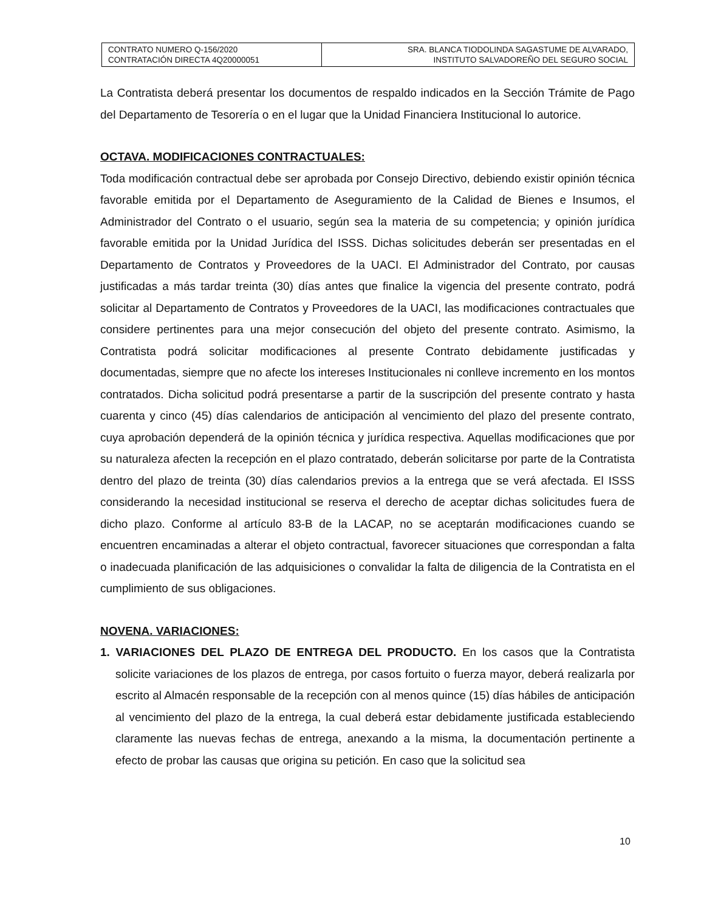| CONTRATO NUMERO Q-156/2020 CONTRATACIÓN DIRECTA 4Q20000051 | SRA. BLANCA TIODOLINDA SAGASTUME DE ALVARADO, INSTITUTO SALVADOREÑO DEL SEGURO SOCIAL |
La Contratista deberá presentar los documentos de respaldo indicados en la Sección Trámite de Pago del Departamento de Tesorería o en el lugar que la Unidad Financiera Institucional lo autorice.
OCTAVA. MODIFICACIONES CONTRACTUALES:
Toda modificación contractual debe ser aprobada por Consejo Directivo, debiendo existir opinión técnica favorable emitida por el Departamento de Aseguramiento de la Calidad de Bienes e Insumos, el Administrador del Contrato o el usuario, según sea la materia de su competencia; y opinión jurídica favorable emitida por la Unidad Jurídica del ISSS. Dichas solicitudes deberán ser presentadas en el Departamento de Contratos y Proveedores de la UACI. El Administrador del Contrato, por causas justificadas a más tardar treinta (30) días antes que finalice la vigencia del presente contrato, podrá solicitar al Departamento de Contratos y Proveedores de la UACI, las modificaciones contractuales que considere pertinentes para una mejor consecución del objeto del presente contrato. Asimismo, la Contratista podrá solicitar modificaciones al presente Contrato debidamente justificadas y documentadas, siempre que no afecte los intereses Institucionales ni conlleve incremento en los montos contratados. Dicha solicitud podrá presentarse a partir de la suscripción del presente contrato y hasta cuarenta y cinco (45) días calendarios de anticipación al vencimiento del plazo del presente contrato, cuya aprobación dependerá de la opinión técnica y jurídica respectiva. Aquellas modificaciones que por su naturaleza afecten la recepción en el plazo contratado, deberán solicitarse por parte de la Contratista dentro del plazo de treinta (30) días calendarios previos a la entrega que se verá afectada. El ISSS considerando la necesidad institucional se reserva el derecho de aceptar dichas solicitudes fuera de dicho plazo. Conforme al artículo 83-B de la LACAP, no se aceptarán modificaciones cuando se encuentren encaminadas a alterar el objeto contractual, favorecer situaciones que correspondan a falta o inadecuada planificación de las adquisiciones o convalidar la falta de diligencia de la Contratista en el cumplimiento de sus obligaciones.
NOVENA. VARIACIONES:
1. VARIACIONES DEL PLAZO DE ENTREGA DEL PRODUCTO. En los casos que la Contratista solicite variaciones de los plazos de entrega, por casos fortuito o fuerza mayor, deberá realizarla por escrito al Almacén responsable de la recepción con al menos quince (15) días hábiles de anticipación al vencimiento del plazo de la entrega, la cual deberá estar debidamente justificada estableciendo claramente las nuevas fechas de entrega, anexando a la misma, la documentación pertinente a efecto de probar las causas que origina su petición. En caso que la solicitud sea
10